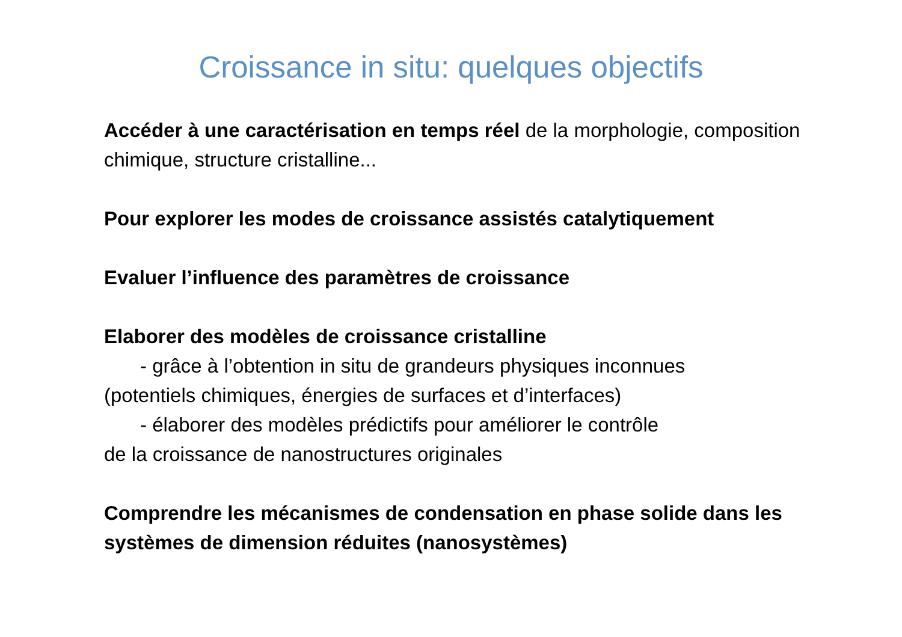Croissance in situ: quelques objectifs
Accéder à une caractérisation en temps réel de la morphologie, composition chimique, structure cristalline...
Pour explorer les modes de croissance assistés catalytiquement
Evaluer l’influence des paramètres de croissance
Elaborer des modèles de croissance cristalline
- grâce à l’obtention in situ de grandeurs physiques inconnues
(potentiels chimiques, énergies de surfaces et d’interfaces)
- élaborer des modèles prédictifs pour améliorer le contrôle
de la croissance de nanostructures originales
Comprendre les mécanismes de condensation en phase solide dans les systèmes de dimension réduites (nanosystèmes)